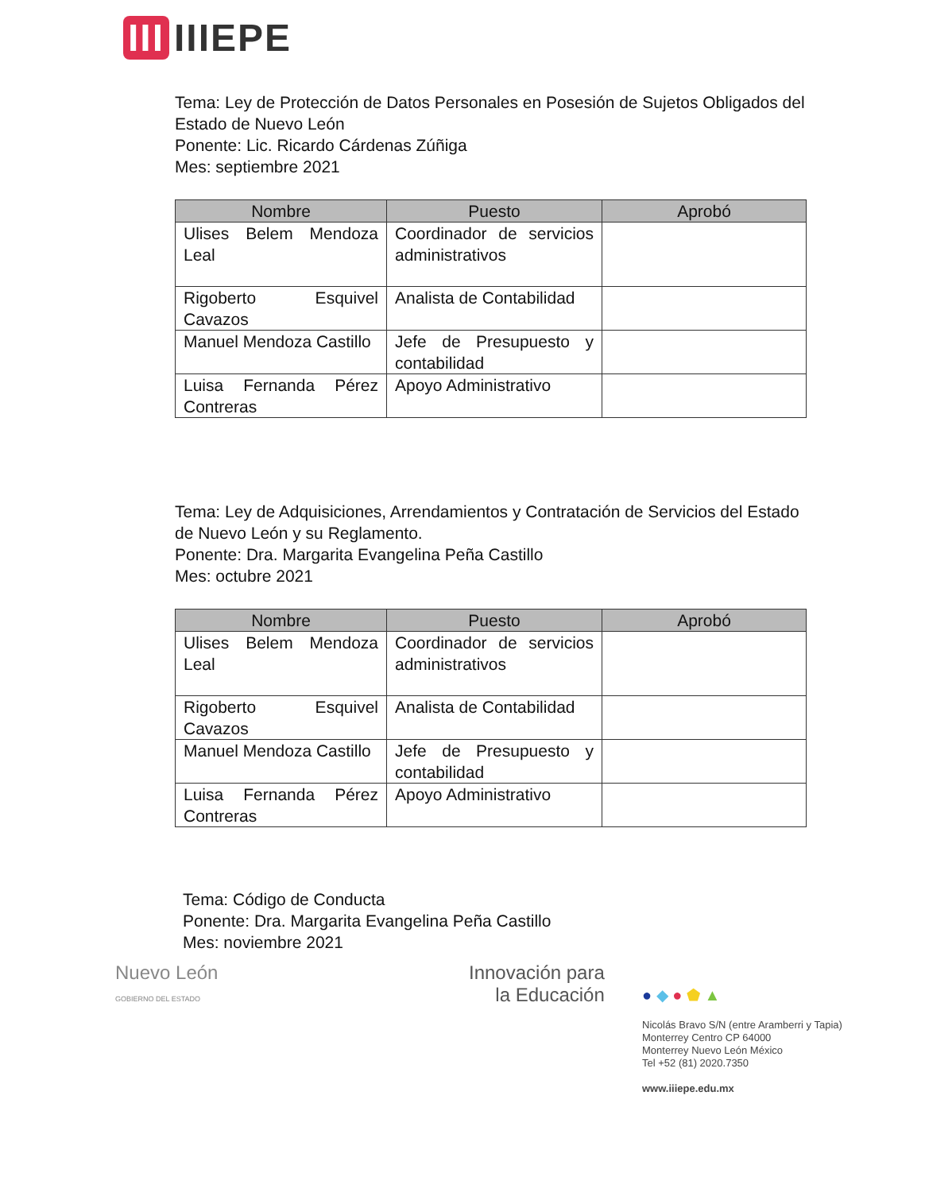III IIIEPE
Tema: Ley de Protección de Datos Personales en Posesión de Sujetos Obligados del Estado de Nuevo León
Ponente: Lic. Ricardo Cárdenas Zúñiga
Mes: septiembre 2021
| Nombre | Puesto | Aprobó |
| --- | --- | --- |
| Ulises Belem Mendoza Leal | Coordinador de servicios administrativos | |
| Rigoberto Esquivel Cavazos | Analista de Contabilidad | |
| Manuel Mendoza Castillo | Jefe de Presupuesto y contabilidad | |
| Luisa Fernanda Pérez Contreras | Apoyo Administrativo | |
Tema: Ley de Adquisiciones, Arrendamientos y Contratación de Servicios del Estado de Nuevo León y su Reglamento.
Ponente: Dra. Margarita Evangelina Peña Castillo
Mes: octubre 2021
| Nombre | Puesto | Aprobó |
| --- | --- | --- |
| Ulises Belem Mendoza Leal | Coordinador de servicios administrativos | |
| Rigoberto Esquivel Cavazos | Analista de Contabilidad | |
| Manuel Mendoza Castillo | Jefe de Presupuesto y contabilidad | |
| Luisa Fernanda Pérez Contreras | Apoyo Administrativo | |
Tema: Código de Conducta
Ponente: Dra. Margarita Evangelina Peña Castillo
Mes: noviembre 2021
Nuevo León
GOBIERNO DEL ESTADO
Innovación para
la Educación
● ◆ ● ⬟ ▲
Nicolás Bravo S/N (entre Aramberri y Tapia)
Monterrey Centro CP 64000
Monterrey Nuevo León México
Tel +52 (81) 2020.7350
www.iiiepe.edu.mx